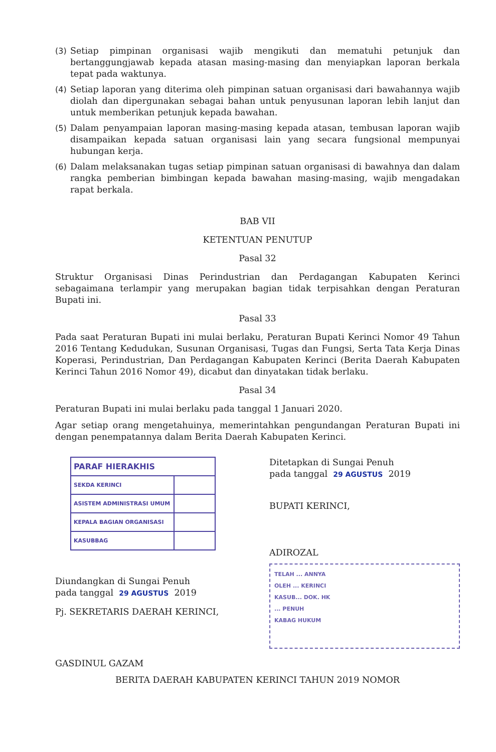(3) Setiap pimpinan organisasi wajib mengikuti dan mematuhi petunjuk dan bertanggungjawab kepada atasan masing-masing dan menyiapkan laporan berkala tepat pada waktunya.
(4) Setiap laporan yang diterima oleh pimpinan satuan organisasi dari bawahannya wajib diolah dan dipergunakan sebagai bahan untuk penyusunan laporan lebih lanjut dan untuk memberikan petunjuk kepada bawahan.
(5) Dalam penyampaian laporan masing-masing kepada atasan, tembusan laporan wajib disampaikan kepada satuan organisasi lain yang secara fungsional mempunyai hubungan kerja.
(6) Dalam melaksanakan tugas setiap pimpinan satuan organisasi di bawahnya dan dalam rangka pemberian bimbingan kepada bawahan masing-masing, wajib mengadakan rapat berkala.
BAB VII
KETENTUAN PENUTUP
Pasal 32
Struktur Organisasi Dinas Perindustrian dan Perdagangan Kabupaten Kerinci sebagaimana terlampir yang merupakan bagian tidak terpisahkan dengan Peraturan Bupati ini.
Pasal 33
Pada saat Peraturan Bupati ini mulai berlaku, Peraturan Bupati Kerinci Nomor 49 Tahun 2016 Tentang Kedudukan, Susunan Organisasi, Tugas dan Fungsi, Serta Tata Kerja Dinas Koperasi, Perindustrian, Dan Perdagangan Kabupaten Kerinci (Berita Daerah Kabupaten Kerinci Tahun 2016 Nomor 49), dicabut dan dinyatakan tidak berlaku.
Pasal 34
Peraturan Bupati ini mulai berlaku pada tanggal 1 Januari 2020.
Agar setiap orang mengetahuinya, memerintahkan pengundangan Peraturan Bupati ini dengan penempatannya dalam Berita Daerah Kabupaten Kerinci.
| PARAF HIERAKHIS | |
| --- | --- |
| SEKDA KERINCI | |
| ASISTEM ADMINISTRASI UMUM | |
| KEPALA BAGIAN ORGANISASI | |
| KASUBBAG | |
Diundangkan di Sungai Penuh
pada tanggal 29 AGUSTUS 2019
Pj. SEKRETARIS DAERAH KERINCI,
GASDINUL GAZAM
Ditetapkan di Sungai Penuh
pada tanggal 29 AGUSTUS 2019
BUPATI KERINCI,
ADIROZAL
TELAH ... ANNYA
OLEH ... KERINCI
KASUB... DOK. HK
... PENUH
KABAG HUKUM
BERITA DAERAH KABUPATEN KERINCI TAHUN 2019 NOMOR